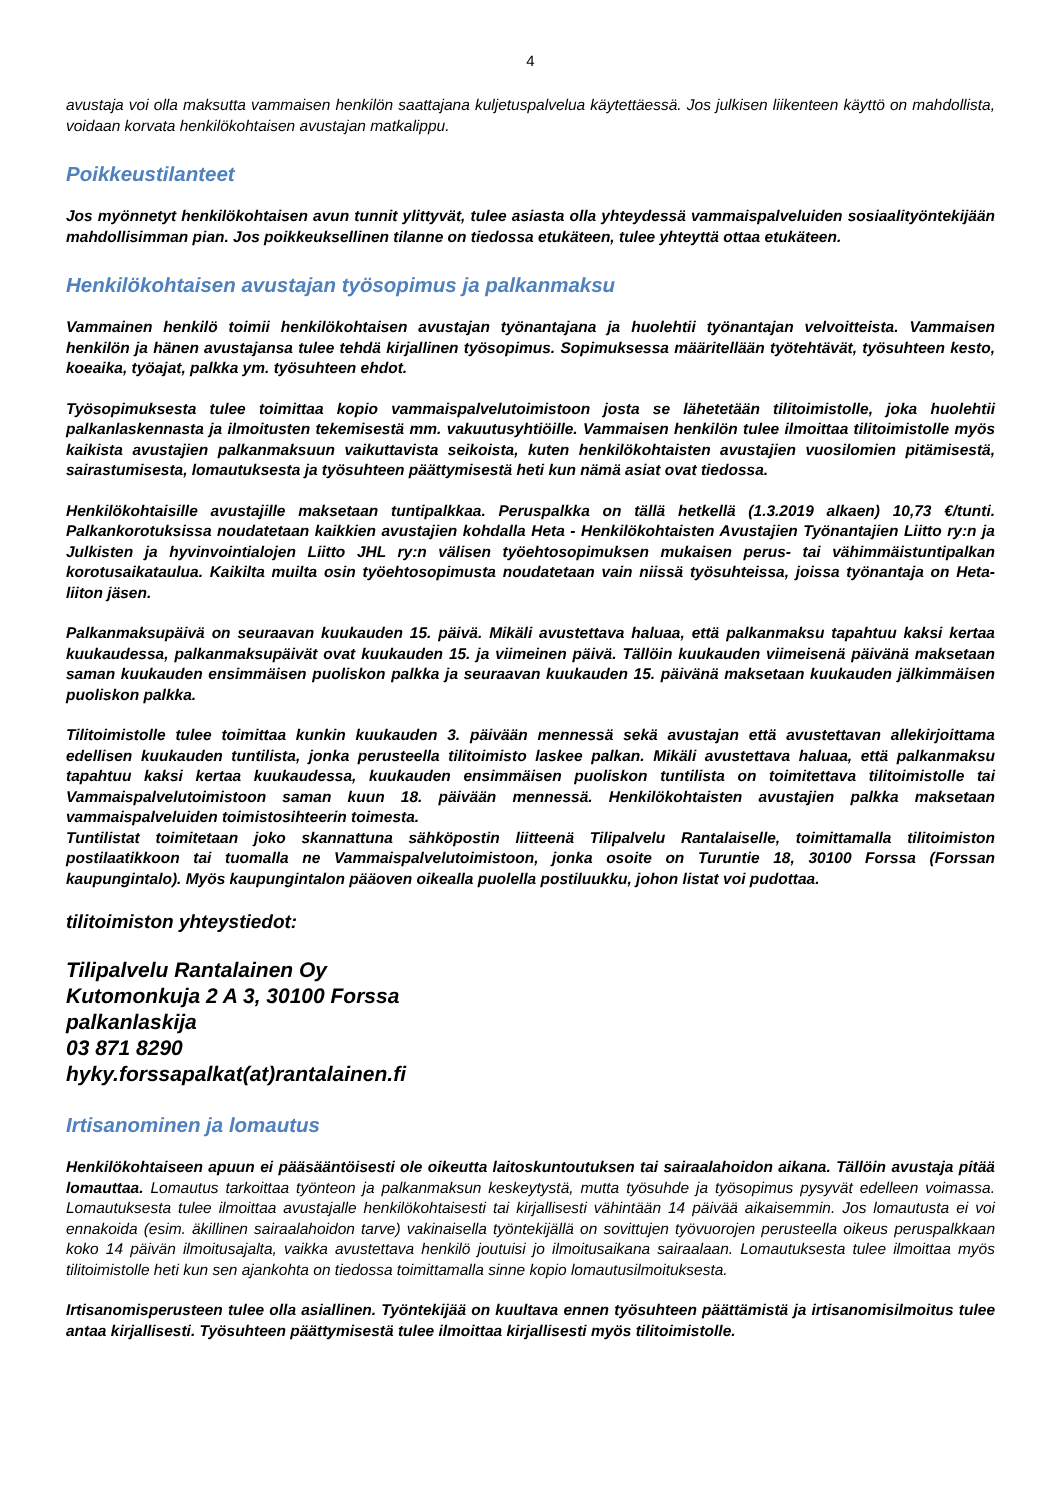4
avustaja voi olla maksutta vammaisen henkilön saattajana kuljetuspalvelua käytettäessä. Jos julkisen liikenteen käyttö on mahdollista, voidaan korvata henkilökohtaisen avustajan matkalippu.
Poikkeustilanteet
Jos myönnetyt henkilökohtaisen avun tunnit ylittyvät, tulee asiasta olla yhteydessä vammaispalveluiden sosiaalityöntekijään mahdollisimman pian. Jos poikkeuksellinen tilanne on tiedossa etukäteen, tulee yhteyttä ottaa etukäteen.
Henkilökohtaisen avustajan työsopimus ja palkanmaksu
Vammainen henkilö toimii henkilökohtaisen avustajan työnantajana ja huolehtii työnantajan velvoitteista. Vammaisen henkilön ja hänen avustajansa tulee tehdä kirjallinen työsopimus. Sopimuksessa määritellään työtehtävät, työsuhteen kesto, koeaika, työajat, palkka ym. työsuhteen ehdot.
Työsopimuksesta tulee toimittaa kopio vammaispalvelutoimistoon josta se lähetetään tilitoimistolle, joka huolehtii palkanlaskennasta ja ilmoitusten tekemisestä mm. vakuutusyhtiöille. Vammaisen henkilön tulee ilmoittaa tilitoimistolle myös kaikista avustajien palkanmaksuun vaikuttavista seikoista, kuten henkilökohtaisten avustajien vuosilomien pitämisestä, sairastumisesta, lomautuksesta ja työsuhteen päättymisestä heti kun nämä asiat ovat tiedossa.
Henkilökohtaisille avustajille maksetaan tuntipalkkaa. Peruspalkka on tällä hetkellä (1.3.2019 alkaen) 10,73 €/tunti. Palkankorotuksissa noudatetaan kaikkien avustajien kohdalla Heta - Henkilökohtaisten Avustajien Työnantajien Liitto ry:n ja Julkisten ja hyvinvointialojen Liitto JHL ry:n välisen työehtosopimuksen mukaisen perus- tai vähimmäistuntipalkan korotusaikataulua. Kaikilta muilta osin työehtosopimusta noudatetaan vain niissä työsuhteissa, joissa työnantaja on Heta-liiton jäsen.
Palkanmaksupäivä on seuraavan kuukauden 15. päivä. Mikäli avustettava haluaa, että palkanmaksu tapahtuu kaksi kertaa kuukaudessa, palkanmaksupäivät ovat kuukauden 15. ja viimeinen päivä. Tällöin kuukauden viimeisenä päivänä maksetaan saman kuukauden ensimmäisen puoliskon palkka ja seuraavan kuukauden 15. päivänä maksetaan kuukauden jälkimmäisen puoliskon palkka.
Tilitoimistolle tulee toimittaa kunkin kuukauden 3. päivään mennessä sekä avustajan että avustettavan allekirjoittama edellisen kuukauden tuntilista, jonka perusteella tilitoimisto laskee palkan. Mikäli avustettava haluaa, että palkanmaksu tapahtuu kaksi kertaa kuukaudessa, kuukauden ensimmäisen puoliskon tuntilista on toimitettava tilitoimistolle tai Vammaispalvelutoimistoon saman kuun 18. päivään mennessä. Henkilökohtaisten avustajien palkka maksetaan vammaispalveluiden toimistosihteerin toimesta.
Tuntilistat toimitetaan joko skannattuna sähköpostin liitteenä Tilipalvelu Rantalaiselle, toimittamalla tilitoimiston postilaatikkoon tai tuomalla ne Vammaispalvelutoimistoon, jonka osoite on Turuntie 18, 30100 Forssa (Forssan kaupungintalo). Myös kaupungintalon pääoven oikealla puolella postiluukku, johon listat voi pudottaa.
tilitoimiston yhteystiedot:
Tilipalvelu Rantalainen Oy
Kutomonkuja 2 A 3, 30100 Forssa
palkanlaskija
03 871 8290
hyky.forssapalkat(at)rantalainen.fi
Irtisanominen ja lomautus
Henkilökohtaiseen apuun ei pääsääntöisesti ole oikeutta laitoskuntoutuksen tai sairaalahoidon aikana. Tällöin avustaja pitää lomauttaa. Lomautus tarkoittaa työnteon ja palkanmaksun keskeytystä, mutta työsuhde ja työsopimus pysyvät edelleen voimassa. Lomautuksesta tulee ilmoittaa avustajalle henkilökohtaisesti tai kirjallisesti vähintään 14 päivää aikaisemmin. Jos lomautusta ei voi ennakoida (esim. äkillinen sairaalahoidon tarve) vakinaisella työntekijällä on sovittujen työvuorojen perusteella oikeus peruspalkkaan koko 14 päivän ilmoitusajalta, vaikka avustettava henkilö joutuisi jo ilmoitusaikana sairaalaan. Lomautuksesta tulee ilmoittaa myös tilitoimistolle heti kun sen ajankohta on tiedossa toimittamalla sinne kopio lomautusilmoituksesta.
Irtisanomisperusteen tulee olla asiallinen. Työntekijää on kuultava ennen työsuhteen päättämistä ja irtisanomisilmoitus tulee antaa kirjallisesti. Työsuhteen päättymisestä tulee ilmoittaa kirjallisesti myös tilitoimistolle.